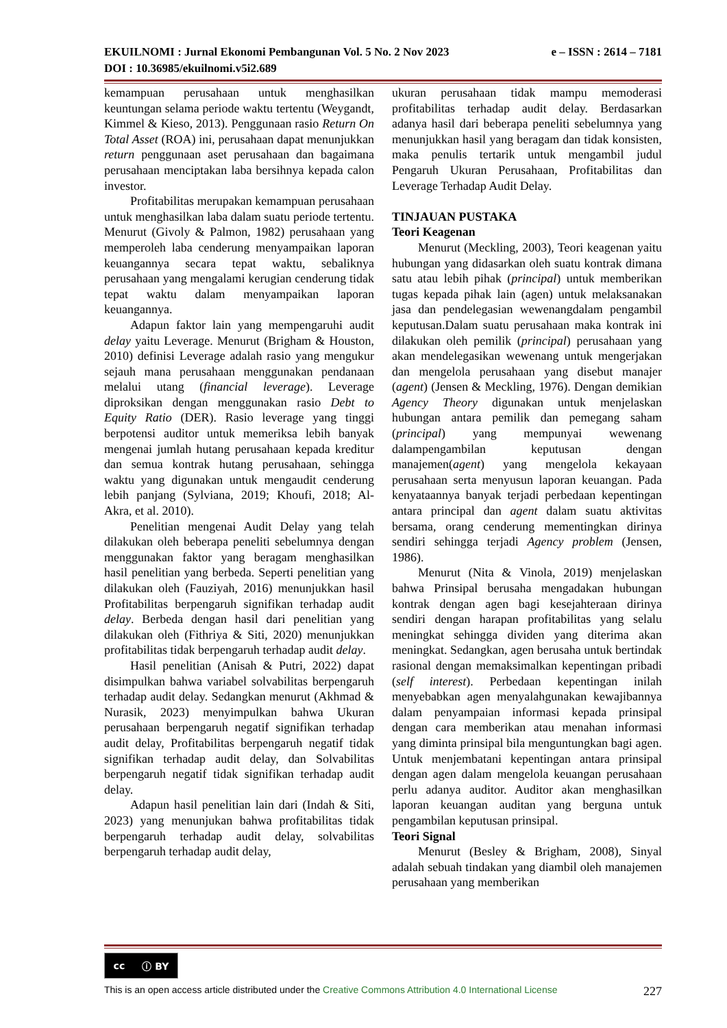EKUILNOMI : Jurnal Ekonomi Pembangunan Vol. 5 No. 2 Nov 2023 e – ISSN : 2614 – 7181
DOI : 10.36985/ekuilnomi.v5i2.689
kemampuan perusahaan untuk menghasilkan keuntungan selama periode waktu tertentu (Weygandt, Kimmel & Kieso, 2013). Penggunaan rasio Return On Total Asset (ROA) ini, perusahaan dapat menunjukkan return penggunaan aset perusahaan dan bagaimana perusahaan menciptakan laba bersihnya kepada calon investor.
Profitabilitas merupakan kemampuan perusahaan untuk menghasilkan laba dalam suatu periode tertentu. Menurut (Givoly & Palmon, 1982) perusahaan yang memperoleh laba cenderung menyampaikan laporan keuangannya secara tepat waktu, sebaliknya perusahaan yang mengalami kerugian cenderung tidak tepat waktu dalam menyampaikan laporan keuangannya.
Adapun faktor lain yang mempengaruhi audit delay yaitu Leverage. Menurut (Brigham & Houston, 2010) definisi Leverage adalah rasio yang mengukur sejauh mana perusahaan menggunakan pendanaan melalui utang (financial leverage). Leverage diproksikan dengan menggunakan rasio Debt to Equity Ratio (DER). Rasio leverage yang tinggi berpotensi auditor untuk memeriksa lebih banyak mengenai jumlah hutang perusahaan kepada kreditur dan semua kontrak hutang perusahaan, sehingga waktu yang digunakan untuk mengaudit cenderung lebih panjang (Sylviana, 2019; Khoufi, 2018; Al-Akra, et al. 2010).
Penelitian mengenai Audit Delay yang telah dilakukan oleh beberapa peneliti sebelumnya dengan menggunakan faktor yang beragam menghasilkan hasil penelitian yang berbeda. Seperti penelitian yang dilakukan oleh (Fauziyah, 2016) menunjukkan hasil Profitabilitas berpengaruh signifikan terhadap audit delay. Berbeda dengan hasil dari penelitian yang dilakukan oleh (Fithriya & Siti, 2020) menunjukkan profitabilitas tidak berpengaruh terhadap audit delay.
Hasil penelitian (Anisah & Putri, 2022) dapat disimpulkan bahwa variabel solvabilitas berpengaruh terhadap audit delay. Sedangkan menurut (Akhmad & Nurasik, 2023) menyimpulkan bahwa Ukuran perusahaan berpengaruh negatif signifikan terhadap audit delay, Profitabilitas berpengaruh negatif tidak signifikan terhadap audit delay, dan Solvabilitas berpengaruh negatif tidak signifikan terhadap audit delay.
Adapun hasil penelitian lain dari (Indah & Siti, 2023) yang menunjukan bahwa profitabilitas tidak berpengaruh terhadap audit delay, solvabilitas berpengaruh terhadap audit delay,
ukuran perusahaan tidak mampu memoderasi profitabilitas terhadap audit delay. Berdasarkan adanya hasil dari beberapa peneliti sebelumnya yang menunjukkan hasil yang beragam dan tidak konsisten, maka penulis tertarik untuk mengambil judul Pengaruh Ukuran Perusahaan, Profitabilitas dan Leverage Terhadap Audit Delay.
TINJAUAN PUSTAKA
Teori Keagenan
Menurut (Meckling, 2003), Teori keagenan yaitu hubungan yang didasarkan oleh suatu kontrak dimana satu atau lebih pihak (principal) untuk memberikan tugas kepada pihak lain (agen) untuk melaksanakan jasa dan pendelegasian wewenangdalam pengambil keputusan.Dalam suatu perusahaan maka kontrak ini dilakukan oleh pemilik (principal) perusahaan yang akan mendelegasikan wewenang untuk mengerjakan dan mengelola perusahaan yang disebut manajer (agent) (Jensen & Meckling, 1976). Dengan demikian Agency Theory digunakan untuk menjelaskan hubungan antara pemilik dan pemegang saham (principal) yang mempunyai wewenang dalampengambilan keputusan dengan manajemen(agent) yang mengelola kekayaan perusahaan serta menyusun laporan keuangan. Pada kenyataannya banyak terjadi perbedaan kepentingan antara principal dan agent dalam suatu aktivitas bersama, orang cenderung mementingkan dirinya sendiri sehingga terjadi Agency problem (Jensen, 1986).
Menurut (Nita & Vinola, 2019) menjelaskan bahwa Prinsipal berusaha mengadakan hubungan kontrak dengan agen bagi kesejahteraan dirinya sendiri dengan harapan profitabilitas yang selalu meningkat sehingga dividen yang diterima akan meningkat. Sedangkan, agen berusaha untuk bertindak rasional dengan memaksimalkan kepentingan pribadi (self interest). Perbedaan kepentingan inilah menyebabkan agen menyalahgunakan kewajibannya dalam penyampaian informasi kepada prinsipal dengan cara memberikan atau menahan informasi yang diminta prinsipal bila menguntungkan bagi agen. Untuk menjembatani kepentingan antara prinsipal dengan agen dalam mengelola keuangan perusahaan perlu adanya auditor. Auditor akan menghasilkan laporan keuangan auditan yang berguna untuk pengambilan keputusan prinsipal.
Teori Signal
Menurut (Besley & Brigham, 2008), Sinyal adalah sebuah tindakan yang diambil oleh manajemen perusahaan yang memberikan
cc ⓘ BY
This is an open access article distributed under the Creative Commons Attribution 4.0 International License 227